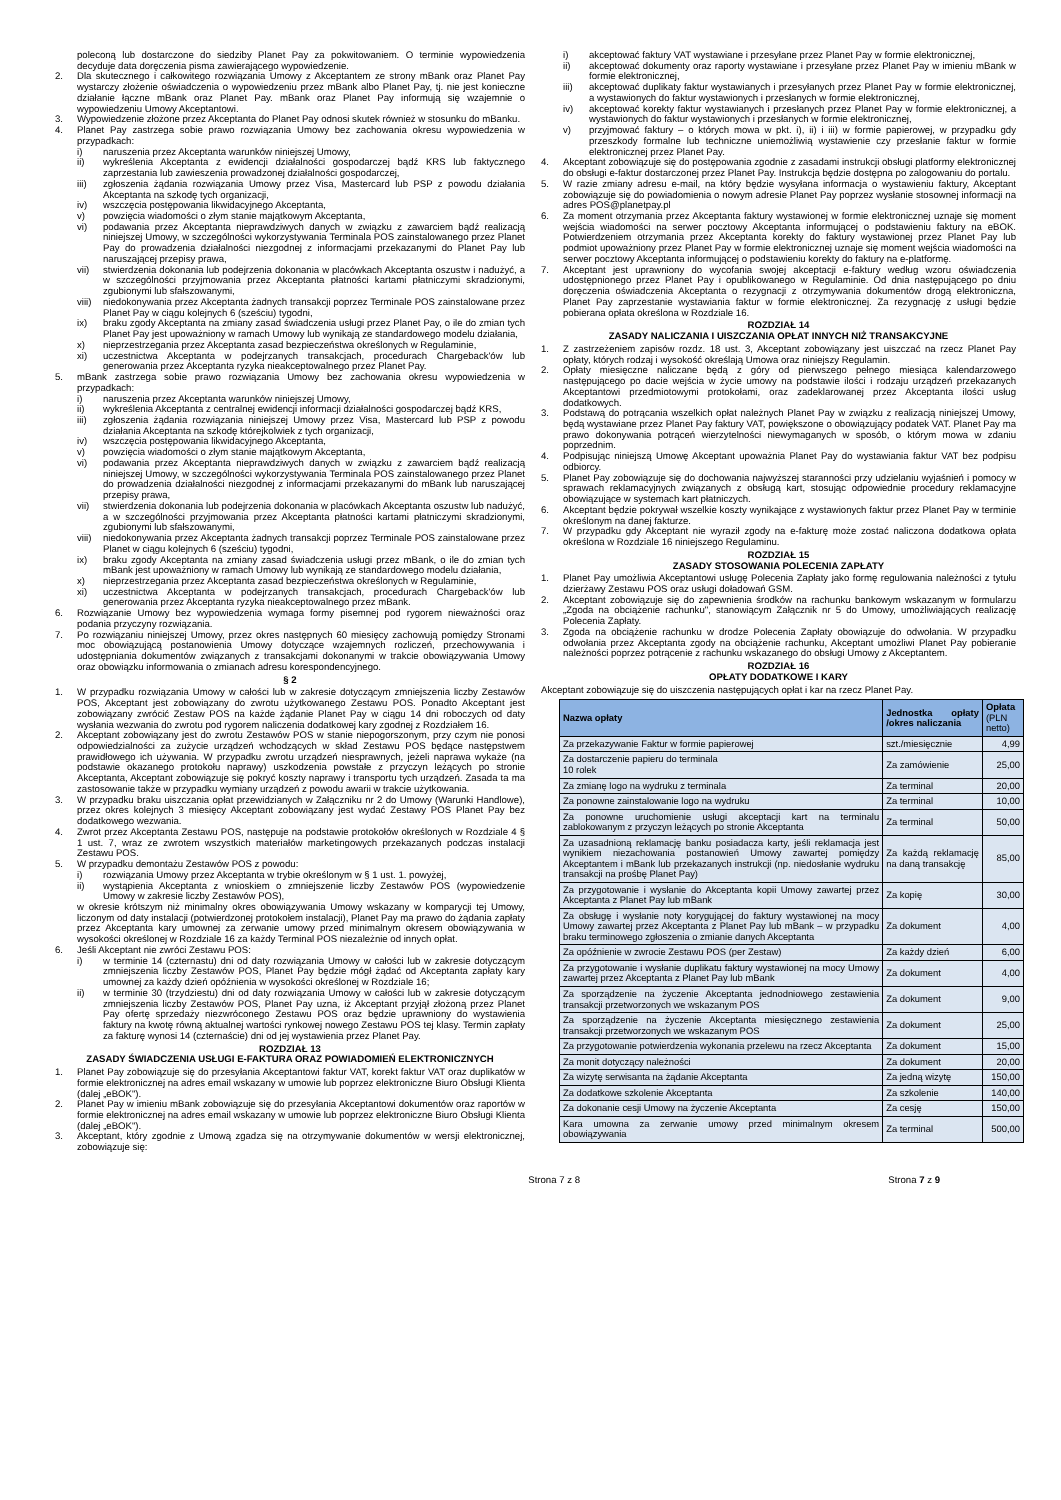poleconą lub dostarczone do siedziby Planet Pay za pokwitowaniem. O terminie wypowiedzenia decyduje data doręczenia pisma zawierającego wypowiedzenie.
2. Dla skutecznego i całkowitego rozwiązania Umowy z Akceptantem ze strony mBank oraz Planet Pay wystarczy złożenie oświadczenia o wypowiedzeniu przez mBank albo Planet Pay, tj. nie jest konieczne działanie łączne mBank oraz Planet Pay. mBank oraz Planet Pay informują się wzajemnie o wypowiedzeniu Umowy Akceptantowi.
3. Wypowiedzenie złożone przez Akceptanta do Planet Pay odnosi skutek również w stosunku do mBanku.
4. Planet Pay zastrzega sobie prawo rozwiązania Umowy bez zachowania okresu wypowiedzenia w przypadkach:
i) naruszenia przez Akceptanta warunków niniejszej Umowy,
ii) wykreślenia Akceptanta z ewidencji działalności gospodarczej bądź KRS lub faktycznego zaprzestania lub zawieszenia prowadzonej działalności gospodarczej,
iii) zgłoszenia żądania rozwiązania Umowy przez Visa, Mastercard lub PSP z powodu działania Akceptanta na szkodę tych organizacji,
iv) wszczęcia postępowania likwidacyjnego Akceptanta,
v) powzięcia wiadomości o złym stanie majątkowym Akceptanta,
vi) podawania przez Akceptanta nieprawdziwych danych w związku z zawarciem bądź realizacją niniejszej Umowy, w szczególności wykorzystywania Terminala POS zainstalowanego przez Planet Pay do prowadzenia działalności niezgodnej z informacjami przekazanymi do Planet Pay lub naruszającej przepisy prawa,
vii) stwierdzenia dokonania lub podejrzenia dokonania w placówkach Akceptanta oszustw i nadużyć, a w szczególności przyjmowania przez Akceptanta płatności kartami płatniczymi skradzionymi, zgubionymi lub sfałszowanymi,
viii) niedokonywania przez Akceptanta żadnych transakcji poprzez Terminale POS zainstalowane przez Planet Pay w ciągu kolejnych 6 (sześciu) tygodni,
ix) braku zgody Akceptanta na zmiany zasad świadczenia usługi przez Planet Pay, o ile do zmian tych Planet Pay jest upoważniony w ramach Umowy lub wynikają ze standardowego modelu działania,
x) nieprzestrzegania przez Akceptanta zasad bezpieczeństwa określonych w Regulaminie,
xi) uczestnictwa Akceptanta w podejrzanych transakcjach, procedurach Chargeback'ów lub generowania przez Akceptanta ryzyka nieakceptowalnego przez Planet Pay.
5. mBank zastrzega sobie prawo rozwiązania Umowy bez zachowania okresu wypowiedzenia w przypadkach:
i) naruszenia przez Akceptanta warunków niniejszej Umowy,
ii) wykreślenia Akceptanta z centralnej ewidencji informacji działalności gospodarczej bądź KRS,
iii) zgłoszenia żądania rozwiązania niniejszej Umowy przez Visa, Mastercard lub PSP z powodu działania Akceptanta na szkodę którejkolwiek z tych organizacji,
iv) wszczęcia postępowania likwidacyjnego Akceptanta,
v) powzięcia wiadomości o złym stanie majątkowym Akceptanta,
vi) podawania przez Akceptanta nieprawdziwych danych w związku z zawarciem bądź realizacją niniejszej Umowy, w szczególności wykorzystywania Terminala POS zainstalowanego przez Planet do prowadzenia działalności niezgodnej z informacjami przekazanymi do mBank lub naruszającej przepisy prawa,
vii) stwierdzenia dokonania lub podejrzenia dokonania w placówkach Akceptanta oszustw lub nadużyć, a w szczególności przyjmowania przez Akceptanta płatności kartami płatniczymi skradzionymi, zgubionymi lub sfałszowanymi,
viii) niedokonywania przez Akceptanta żadnych transakcji poprzez Terminale POS zainstalowane przez Planet w ciągu kolejnych 6 (sześciu) tygodni,
ix) braku zgody Akceptanta na zmiany zasad świadczenia usługi przez mBank, o ile do zmian tych mBank jest upoważniony w ramach Umowy lub wynikają ze standardowego modelu działania,
x) nieprzestrzegania przez Akceptanta zasad bezpieczeństwa określonych w Regulaminie,
xi) uczestnictwa Akceptanta w podejrzanych transakcjach, procedurach Chargeback'ów lub generowania przez Akceptanta ryzyka nieakceptowalnego przez mBank.
6. Rozwiązanie Umowy bez wypowiedzenia wymaga formy pisemnej pod rygorem nieważności oraz podania przyczyny rozwiązania.
7. Po rozwiązaniu niniejszej Umowy, przez okres następnych 60 miesięcy zachowują pomiędzy Stronami moc obowiązującą postanowienia Umowy dotyczące wzajemnych rozliczeń, przechowywania i udostępniania dokumentów związanych z transakcjami dokonanymi w trakcie obowiązywania Umowy oraz obowiązku informowania o zmianach adresu korespondencyjnego.
§ 2
1. W przypadku rozwiązania Umowy w całości lub w zakresie dotyczącym zmniejszenia liczby Zestawów POS, Akceptant jest zobowiązany do zwrotu użytkowanego Zestawu POS. Ponadto Akceptant jest zobowiązany zwrócić Zestaw POS na każde żądanie Planet Pay w ciągu 14 dni roboczych od daty wysłania wezwania do zwrotu pod rygorem naliczenia dodatkowej kary zgodnej z Rozdziałem 16.
2. Akceptant zobowiązany jest do zwrotu Zestawów POS w stanie niepogorszonym, przy czym nie ponosi odpowiedzialności za zużycie urządzeń wchodzących w skład Zestawu POS będące następstwem prawidłowego ich używania. W przypadku zwrotu urządzeń niesprawnych, jeżeli naprawa wykaże (na podstawie okazanego protokołu naprawy) uszkodzenia powstałe z przyczyn leżących po stronie Akceptanta, Akceptant zobowiązuje się pokryć koszty naprawy i transportu tych urządzeń. Zasada ta ma zastosowanie także w przypadku wymiany urządzeń z powodu awarii w trakcie użytkowania.
3. W przypadku braku uiszczania opłat przewidzianych w Załączniku nr 2 do Umowy (Warunki Handlowe), przez okres kolejnych 3 miesięcy Akceptant zobowiązany jest wydać Zestawy POS Planet Pay bez dodatkowego wezwania.
4. Zwrot przez Akceptanta Zestawu POS, następuje na podstawie protokołów określonych w Rozdziale 4 § 1 ust. 7, wraz ze zwrotem wszystkich materiałów marketingowych przekazanych podczas instalacji Zestawu POS.
5. W przypadku demontażu Zestawów POS z powodu:
i) rozwiązania Umowy przez Akceptanta w trybie określonym w § 1 ust. 1. powyżej,
ii) wystąpienia Akceptanta z wnioskiem o zmniejszenie liczby Zestawów POS (wypowiedzenie Umowy w zakresie liczby Zestawów POS),
w okresie krótszym niż minimalny okres obowiązywania Umowy wskazany w komparycji tej Umowy, liczonym od daty instalacji (potwierdzonej protokołem instalacji), Planet Pay ma prawo do żądania zapłaty przez Akceptanta kary umownej za zerwanie umowy przed minimalnym okresem obowiązywania w wysokości określonej w Rozdziale 16 za każdy Terminal POS niezależnie od innych opłat.
6. Jeśli Akceptant nie zwróci Zestawu POS:
i) w terminie 14 (czternastu) dni od daty rozwiązania Umowy w całości lub w zakresie dotyczącym zmniejszenia liczby Zestawów POS, Planet Pay będzie mógł żądać od Akceptanta zapłaty kary umownej za każdy dzień opóźnienia w wysokości określonej w Rozdziale 16;
ii) w terminie 30 (trzydziestu) dni od daty rozwiązania Umowy w całości lub w zakresie dotyczącym zmniejszenia liczby Zestawów POS, Planet Pay uzna, iż Akceptant przyjął złożoną przez Planet Pay ofertę sprzedaży niezwróconego Zestawu POS oraz będzie uprawniony do wystawienia faktury na kwotę równą aktualnej wartości rynkowej nowego Zestawu POS tej klasy. Termin zapłaty za fakturę wynosi 14 (czternaście) dni od jej wystawienia przez Planet Pay.
ROZDZIAŁ 13
ZASADY ŚWIADCZENIA USŁUGI E-FAKTURA ORAZ POWIADOMIEŃ ELEKTRONICZNYCH
1. Planet Pay zobowiązuje się do przesyłania Akceptantowi faktur VAT, korekt faktur VAT oraz duplikatów w formie elektronicznej na adres email wskazany w umowie lub poprzez elektroniczne Biuro Obsługi Klienta (dalej „eBOK").
2. Planet Pay w imieniu mBank zobowiązuje się do przesyłania Akceptantowi dokumentów oraz raportów w formie elektronicznej na adres email wskazany w umowie lub poprzez elektroniczne Biuro Obsługi Klienta (dalej „eBOK").
3. Akceptant, który zgodnie z Umową zgadza się na otrzymywanie dokumentów w wersji elektronicznej, zobowiązuje się:
i) akceptować faktury VAT wystawiane i przesyłane przez Planet Pay w formie elektronicznej,
ii) akceptować dokumenty oraz raporty wystawiane i przesyłane przez Planet Pay w imieniu mBank w formie elektronicznej,
iii) akceptować duplikaty faktur wystawianych i przesyłanych przez Planet Pay w formie elektronicznej, a wystawionych do faktur wystawionych i przesłanych w formie elektronicznej,
iv) akceptować korekty faktur wystawianych i przesłanych przez Planet Pay w formie elektronicznej, a wystawionych do faktur wystawionych i przesłanych w formie elektronicznej,
v) przyjmować faktury – o których mowa w pkt. i), ii) i iii) w formie papierowej, w przypadku gdy przeszkody formalne lub techniczne uniemożliwią wystawienie czy przesłanie faktur w formie elektronicznej przez Planet Pay.
4. Akceptant zobowiązuje się do postępowania zgodnie z zasadami instrukcji obsługi platformy elektronicznej do obsługi e-faktur dostarczonej przez Planet Pay. Instrukcja będzie dostępna po zalogowaniu do portalu.
5. W razie zmiany adresu e-mail, na który będzie wysyłana informacja o wystawieniu faktury, Akceptant zobowiązuje się do powiadomienia o nowym adresie Planet Pay poprzez wysłanie stosownej informacji na adres POS@planetpay.pl
6. Za moment otrzymania przez Akceptanta faktury wystawionej w formie elektronicznej uznaje się moment wejścia wiadomości na serwer pocztowy Akceptanta informującej o podstawieniu faktury na eBOK. Potwierdzeniem otrzymania przez Akceptanta korekty do faktury wystawionej przez Planet Pay lub podmiot upoważniony przez Planet Pay w formie elektronicznej uznaje się moment wejścia wiadomości na serwer pocztowy Akceptanta informującej o podstawieniu korekty do faktury na e-platformę.
7. Akceptant jest uprawniony do wycofania swojej akceptacji e-faktury według wzoru oświadczenia udostępnionego przez Planet Pay i opublikowanego w Regulaminie. Od dnia następującego po dniu doręczenia oświadczenia Akceptanta o rezygnacji z otrzymywania dokumentów drogą elektroniczna, Planet Pay zaprzestanie wystawiania faktur w formie elektronicznej. Za rezygnację z usługi będzie pobierana opłata określona w Rozdziale 16.
ROZDZIAŁ 14
ZASADY NALICZANIA I UISZCZANIA OPŁAT INNYCH NIŻ TRANSAKCYJNE
1. Z zastrzeżeniem zapisów rozdz. 18 ust. 3, Akceptant zobowiązany jest uiszczać na rzecz Planet Pay opłaty, których rodzaj i wysokość określają Umowa oraz niniejszy Regulamin.
2. Opłaty miesięczne naliczane będą z góry od pierwszego pełnego miesiąca kalendarzowego następującego po dacie wejścia w życie umowy na podstawie ilości i rodzaju urządzeń przekazanych Akceptantowi przedmiotowymi protokołami, oraz zadeklarowanej przez Akceptanta ilości usług dodatkowych.
3. Podstawą do potrącania wszelkich opłat należnych Planet Pay w związku z realizacją niniejszej Umowy, będą wystawiane przez Planet Pay faktury VAT, powiększone o obowiązujący podatek VAT. Planet Pay ma prawo dokonywania potrąceń wierzytelności niewymaganych w sposób, o którym mowa w zdaniu poprzednim.
4. Podpisując niniejszą Umowę Akceptant upoważnia Planet Pay do wystawiania faktur VAT bez podpisu odbiorcy.
5. Planet Pay zobowiązuje się do dochowania najwyższej staranności przy udzielaniu wyjaśnień i pomocy w sprawach reklamacyjnych związanych z obsługą kart, stosując odpowiednie procedury reklamacyjne obowiązujące w systemach kart płatniczych.
6. Akceptant będzie pokrywał wszelkie koszty wynikające z wystawionych faktur przez Planet Pay w terminie określonym na danej fakturze.
7. W przypadku gdy Akceptant nie wyraził zgody na e-fakturę może zostać naliczona dodatkowa opłata określona w Rozdziale 16 niniejszego Regulaminu.
ROZDZIAŁ 15
ZASADY STOSOWANIA POLECENIA ZAPŁATY
1. Planet Pay umożliwia Akceptantowi usługę Polecenia Zapłaty jako formę regulowania należności z tytułu dzierżawy Zestawu POS oraz usługi doładowań GSM.
2. Akceptant zobowiązuje się do zapewnienia środków na rachunku bankowym wskazanym w formularzu „Zgoda na obciążenie rachunku", stanowiącym Załącznik nr 5 do Umowy, umożliwiających realizację Polecenia Zapłaty.
3. Zgoda na obciążenie rachunku w drodze Polecenia Zapłaty obowiązuje do odwołania. W przypadku odwołania przez Akceptanta zgody na obciążenie rachunku, Akceptant umożliwi Planet Pay pobieranie należności poprzez potrącenie z rachunku wskazanego do obsługi Umowy z Akceptantem.
ROZDZIAŁ 16
OPŁATY DODATKOWE I KARY
Akceptant zobowiązuje się do uiszczenia następujących opłat i kar na rzecz Planet Pay.
| Nazwa opłaty | Jednostka opłaty /okres naliczania | Opłata (PLN netto) |
| --- | --- | --- |
| Za przekazywanie Faktur w formie papierowej | szt./miesięcznie | 4,99 |
| Za dostarczenie papieru do terminala 10 rolek | Za zamówienie | 25,00 |
| Za zmianę logo na wydruku z terminala | Za terminal | 20,00 |
| Za ponowne zainstalowanie logo na wydruku | Za terminal | 10,00 |
| Za ponowne uruchomienie usługi akceptacji kart na terminalu zablokowanym z przyczyn leżących po stronie Akceptanta | Za terminal | 50,00 |
| Za uzasadnioną reklamację banku posiadacza karty, jeśli reklamacja jest wynikiem niezachowania postanowień Umowy zawartej pomiędzy Akceptantem i mBank lub przekazanych instrukcji (np. niedosłanie wydruku transakcji na prośbę Planet Pay) | Za każdą reklamację na daną transakcję | 85,00 |
| Za przygotowanie i wysłanie do Akceptanta kopii Umowy zawartej przez Akceptanta z Planet Pay lub mBank | Za kopię | 30,00 |
| Za obsługę i wysłanie noty korygującej do faktury wystawionej na mocy Umowy zawartej przez Akceptanta z Planet Pay lub mBank – w przypadku braku terminowego zgłoszenia o zmianie danych Akceptanta | Za dokument | 4,00 |
| Za opóźnienie w zwrocie Zestawu POS (per Zestaw) | Za każdy dzień | 6,00 |
| Za przygotowanie i wysłanie duplikatu faktury wystawionej na mocy Umowy zawartej przez Akceptanta z Planet Pay lub mBank | Za dokument | 4,00 |
| Za sporządzenie na życzenie Akceptanta jednodniowego zestawienia transakcji przetworzonych we wskazanym POS | Za dokument | 9,00 |
| Za sporządzenie na życzenie Akceptanta miesięcznego zestawienia transakcji przetworzonych we wskazanym POS | Za dokument | 25,00 |
| Za przygotowanie potwierdzenia wykonania przelewu na rzecz Akceptanta | Za dokument | 15,00 |
| Za monit dotyczący należności | Za dokument | 20,00 |
| Za wizytę serwisanta na żądanie Akceptanta | Za jedną wizytę | 150,00 |
| Za dodatkowe szkolenie Akceptanta | Za szkolenie | 140,00 |
| Za dokonanie cesji Umowy na życzenie Akceptanta | Za cesję | 150,00 |
| Kara umowna za zerwanie umowy przed minimalnym okresem obowiązywania | Za terminal | 500,00 |
Strona 7 z 8 Strona 7 z 9